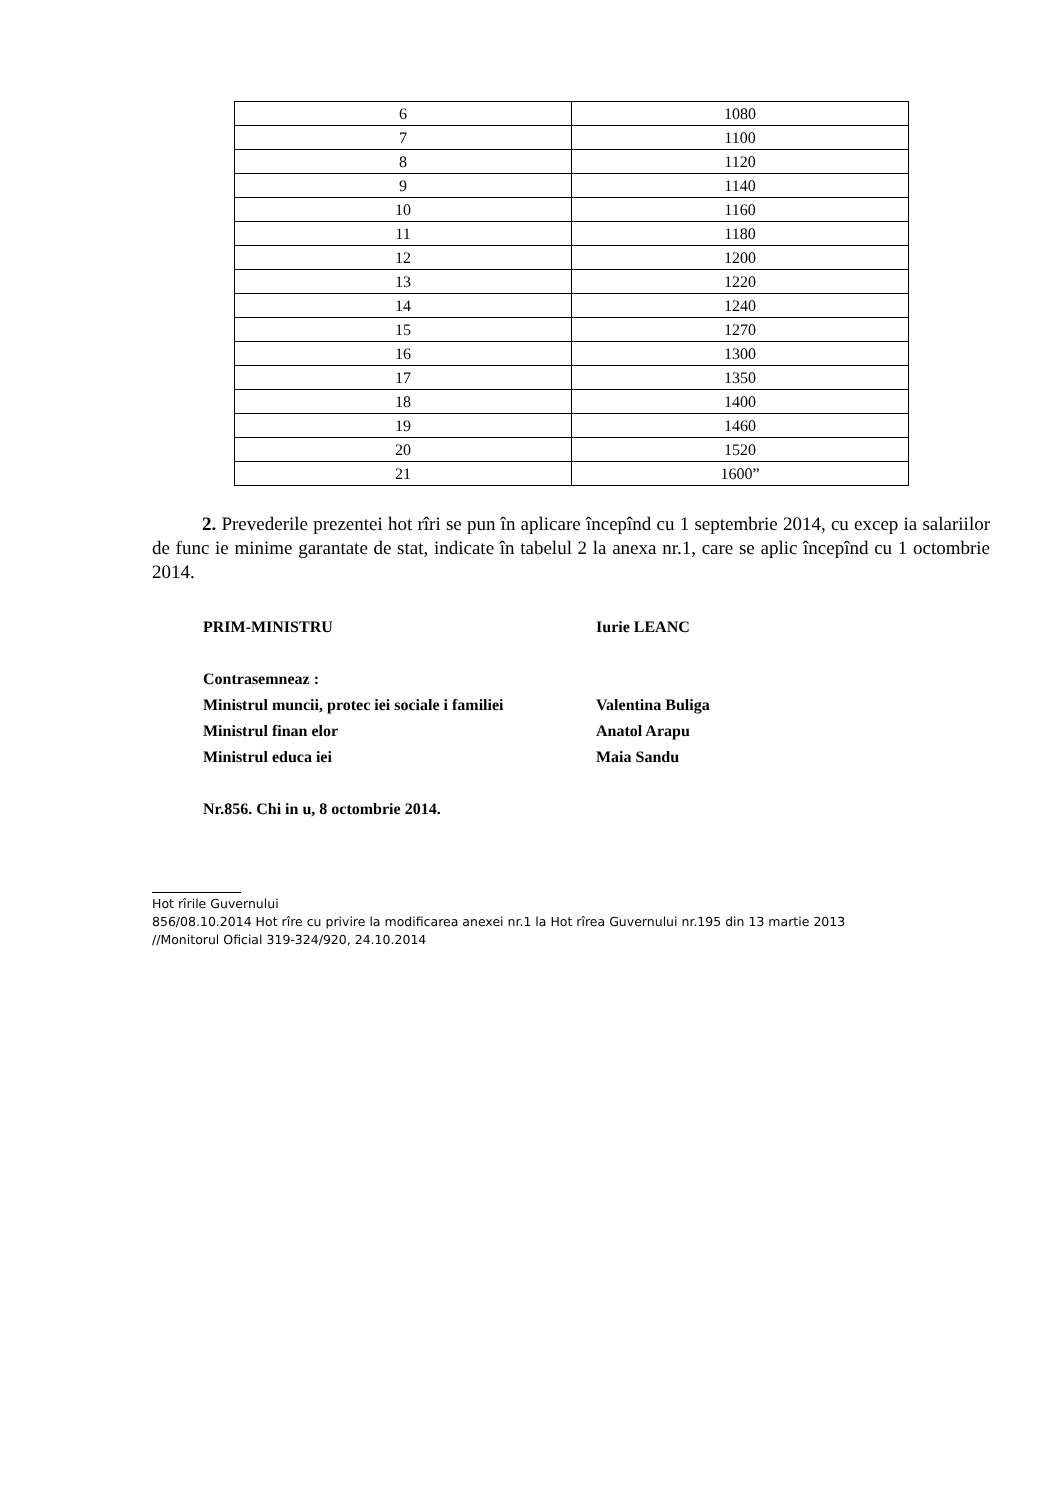| 6 | 1080 |
| 7 | 1100 |
| 8 | 1120 |
| 9 | 1140 |
| 10 | 1160 |
| 11 | 1180 |
| 12 | 1200 |
| 13 | 1220 |
| 14 | 1240 |
| 15 | 1270 |
| 16 | 1300 |
| 17 | 1350 |
| 18 | 1400 |
| 19 | 1460 |
| 20 | 1520 |
| 21 | 1600” |
2. Prevederile prezentei hot rîri se pun în aplicare începînd cu 1 septembrie 2014, cu excep ia salariilor de func ie minime garantate de stat, indicate în tabelul 2 la anexa nr.1, care se aplic începînd cu 1 octombrie 2014.
PRIM-MINISTRU Iurie LEANC
Contrasemneaz :
Ministrul muncii, protec iei sociale i familiei Valentina Buliga
Ministrul finan elor Anatol Arapu
Ministrul educa iei Maia Sandu
Nr.856. Chi in u, 8 octombrie 2014.
Hot rîrile Guvernului
856/08.10.2014 Hot rîre cu privire la modificarea anexei nr.1 la Hot rîrea Guvernului nr.195 din 13 martie 2013
//Monitorul Oficial 319-324/920, 24.10.2014